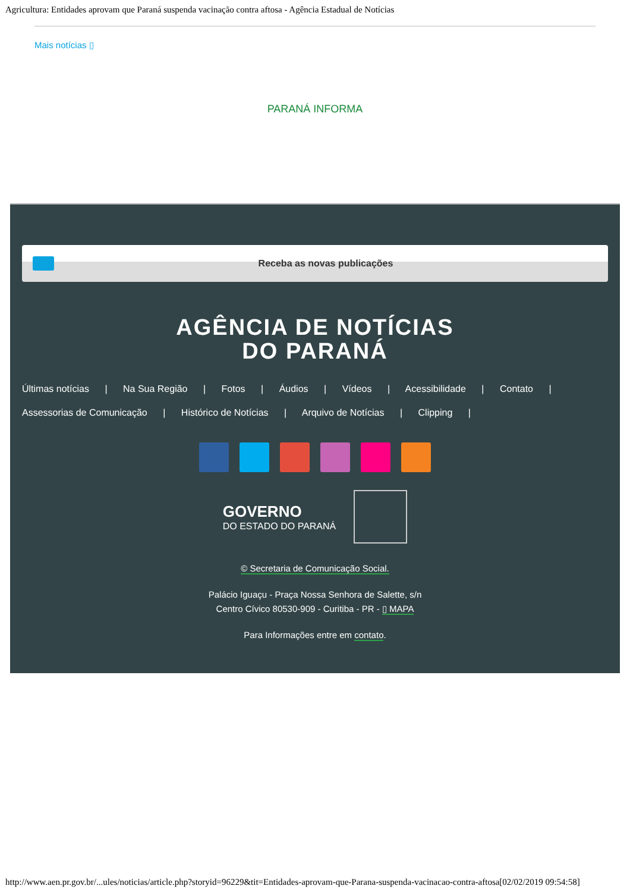Agricultura: Entidades aprovam que Paraná suspenda vacinação contra aftosa - Agência Estadual de Notícias
Mais notícias ▯
PARANÁ INFORMA
Receba as novas publicações
AGÊNCIA DE NOTÍCIAS
DO PARANÁ
Últimas notícias | Na Sua Região | Fotos | Áudios | Vídeos | Acessibilidade | Contato |
Assessorias de Comunicação | Histórico de Notícias | Arquivo de Notícias | Clipping |
GOVERNO
DO ESTADO DO PARANÁ
© Secretaria de Comunicação Social.
Palácio Iguaçu - Praça Nossa Senhora de Salette, s/n
Centro Cívico 80530-909 - Curitiba - PR - ▯ MAPA
Para Informações entre em contato.
http://www.aen.pr.gov.br/...ules/noticias/article.php?storyid=96229&tit=Entidades-aprovam-que-Parana-suspenda-vacinacao-contra-aftosa[02/02/2019 09:54:58]